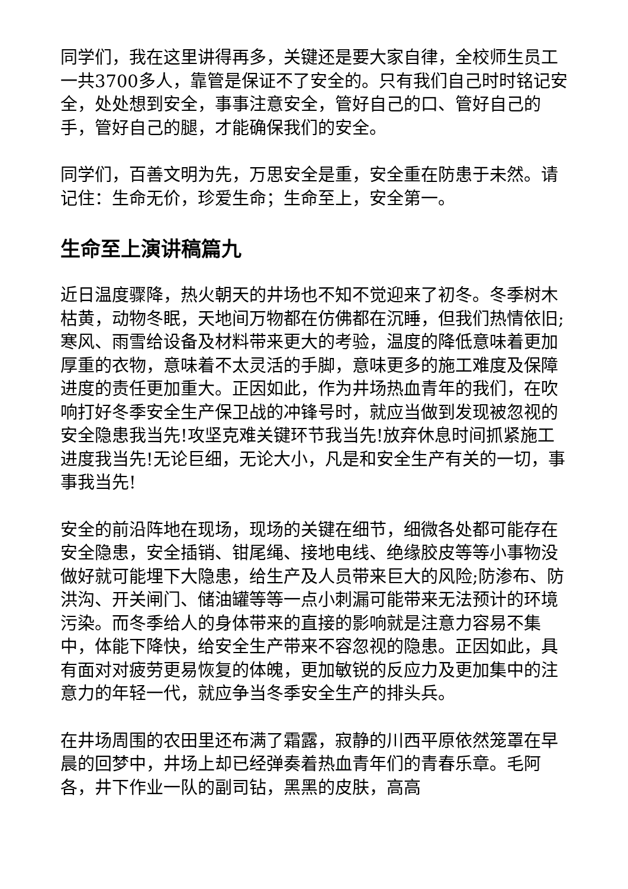同学们，我在这里讲得再多，关键还是要大家自律，全校师生员工一共3700多人，靠管是保证不了安全的。只有我们自己时时铭记安全，处处想到安全，事事注意安全，管好自己的口、管好自己的手，管好自己的腿，才能确保我们的安全。
同学们，百善文明为先，万思安全是重，安全重在防患于未然。请记住：生命无价，珍爱生命；生命至上，安全第一。
生命至上演讲稿篇九
近日温度骤降，热火朝天的井场也不知不觉迎来了初冬。冬季树木枯黄，动物冬眠，天地间万物都在仿佛都在沉睡，但我们热情依旧;寒风、雨雪给设备及材料带来更大的考验，温度的降低意味着更加厚重的衣物，意味着不太灵活的手脚，意味更多的施工难度及保障进度的责任更加重大。正因如此，作为井场热血青年的我们，在吹响打好冬季安全生产保卫战的冲锋号时，就应当做到发现被忽视的安全隐患我当先!攻坚克难关键环节我当先!放弃休息时间抓紧施工进度我当先!无论巨细，无论大小，凡是和安全生产有关的一切，事事我当先!
安全的前沿阵地在现场，现场的关键在细节，细微各处都可能存在安全隐患，安全插销、钳尾绳、接地电线、绝缘胶皮等等小事物没做好就可能埋下大隐患，给生产及人员带来巨大的风险;防渗布、防洪沟、开关闸门、储油罐等等一点小刺漏可能带来无法预计的环境污染。而冬季给人的身体带来的直接的影响就是注意力容易不集中，体能下降快，给安全生产带来不容忽视的隐患。正因如此，具有面对对疲劳更易恢复的体魄，更加敏锐的反应力及更加集中的注意力的年轻一代，就应争当冬季安全生产的排头兵。
在井场周围的农田里还布满了霜露，寂静的川西平原依然笼罩在早晨的回梦中，井场上却已经弹奏着热血青年们的青春乐章。毛阿各，井下作业一队的副司钻，黑黑的皮肤，高高